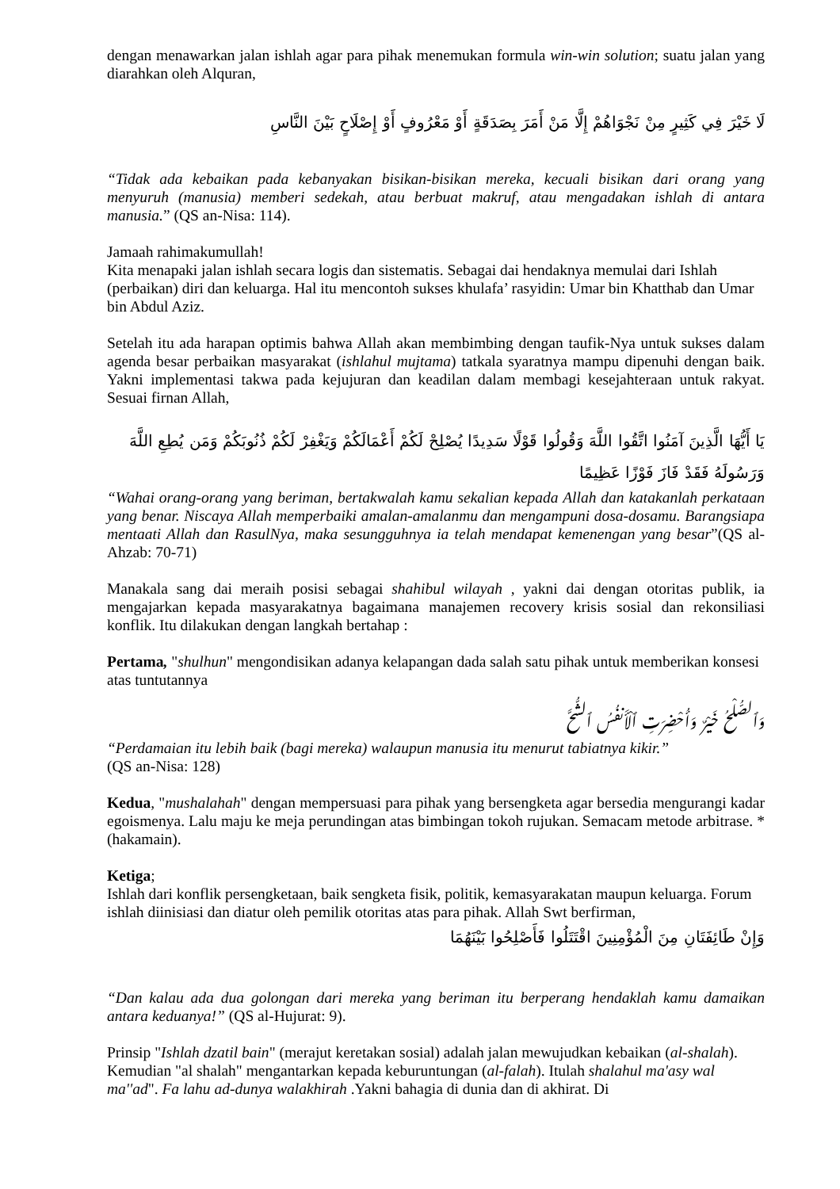dengan menawarkan jalan ishlah agar para pihak menemukan formula win-win solution; suatu jalan yang diarahkan oleh Alquran,
لَا خَيْرَ فِي كَثِيرٍ مِنْ نَجْوَاهُمْ إِلَّا مَنْ أَمَرَ بِصَدَقَةٍ أَوْ مَعْرُوفٍ أَوْ إِصْلَاحٍ بَيْنَ النَّاسِ
“Tidak ada kebaikan pada kebanyakan bisikan-bisikan mereka, kecuali bisikan dari orang yang menyuruh (manusia) memberi sedekah, atau berbuat makruf, atau mengadakan ishlah di antara manusia.” (QS an-Nisa: 114).
Jamaah rahimakumullah!
Kita menapaki jalan ishlah secara logis dan sistematis. Sebagai dai hendaknya memulai dari Ishlah (perbaikan) diri dan keluarga. Hal itu mencontoh sukses khulafa’ rasyidin: Umar bin Khatthab dan Umar bin Abdul Aziz.
Setelah itu ada harapan optimis bahwa Allah akan membimbing dengan taufik-Nya untuk sukses dalam agenda besar perbaikan masyarakat (ishlahul mujtama) tatkala syaratnya mampu dipenuhi dengan baik. Yakni implementasi takwa pada kejujuran dan keadilan dalam membagi kesejahteraan untuk rakyat. Sesuai firnan Allah,
يَا أَيُّهَا الَّذِينَ آمَنُوا اتَّقُوا اللَّهَ وَقُولُوا قَوْلًا سَدِيدًا يُصْلِحْ لَكُمْ أَعْمَالَكُمْ وَيَغْفِرْ لَكُمْ ذُنُوبَكُمْ وَمَن يُطِعِ اللَّهَ وَرَسُولَهُ فَقَدْ فَازَ فَوْزًا عَظِيمًا
“Wahai orang-orang yang beriman, bertakwalah kamu sekalian kepada Allah dan katakanlah perkataan yang benar. Niscaya Allah memperbaiki amalan-amalanmu dan mengampuni dosa-dosamu. Barangsiapa mentaati Allah dan RasulNya, maka sesungguhnya ia telah mendapat kemenengan yang besar”(QS al-Ahzab: 70-71)
Manakala sang dai meraih posisi sebagai shahibul wilayah , yakni dai dengan otoritas publik, ia mengajarkan kepada masyarakatnya bagaimana manajemen recovery krisis sosial dan rekonsiliasi konflik. Itu dilakukan dengan langkah bertahap :
Pertama, "shulhun" mengondisikan adanya kelapangan dada salah satu pihak untuk memberikan konsesi atas tuntutannya
وَٱلصُّلْحُ خَيْرٌ وَأُحْضِرَتِ ٱلْأَنفُسُ ٱلشُّحَّ
“Perdamaian itu lebih baik (bagi mereka) walaupun manusia itu menurut tabiatnya kikir.”
(QS an-Nisa: 128)
Kedua, "mushalahah" dengan mempersuasi para pihak yang bersengketa agar bersedia mengurangi kadar egoismenya. Lalu maju ke meja perundingan atas bimbingan tokoh rujukan. Semacam metode arbitrase. * (hakamain).
Ketiga;
Ishlah dari konflik persengketaan, baik sengketa fisik, politik, kemasyarakatan maupun keluarga. Forum ishlah diinisiasi dan diatur oleh pemilik otoritas atas para pihak. Allah Swt berfirman,
وَإِنْ طَائِفَتَانِ مِنَ الْمُؤْمِنِينَ اقْتَتَلُوا فَأَصْلِحُوا بَيْنَهُمَا
“Dan kalau ada dua golongan dari mereka yang beriman itu berperang hendaklah kamu damaikan antara keduanya!” (QS al-Hujurat: 9).
Prinsip "Ishlah dzatil bain" (merajut keretakan sosial) adalah jalan mewujudkan kebaikan (al-shalah). Kemudian "al shalah" mengantarkan kepada keburuntungan (al-falah). Itulah shalahul ma'asy wal ma''ad". Fa lahu ad-dunya walakhirah .Yakni bahagia di dunia dan di akhirat. Di